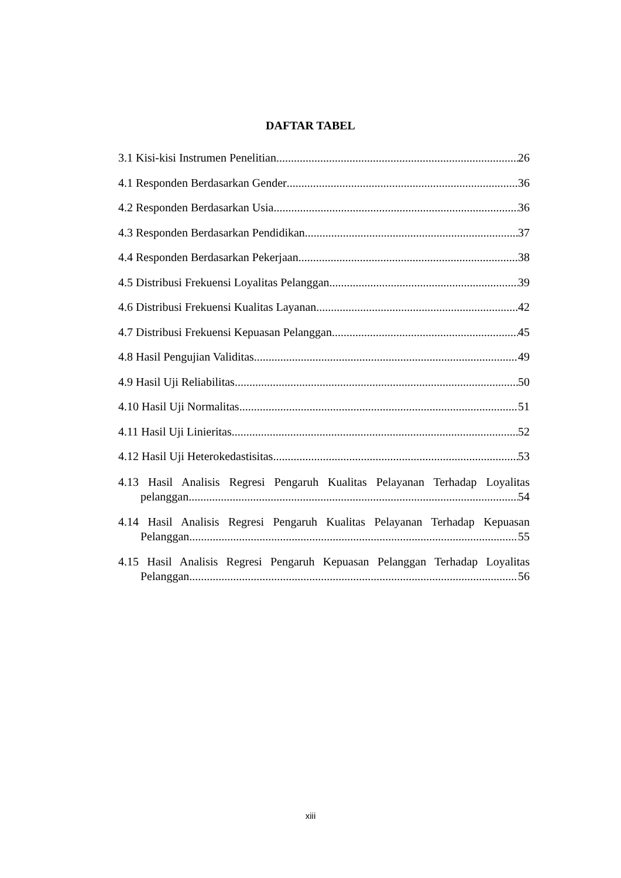DAFTAR TABEL
3.1 Kisi-kisi Instrumen Penelitian 26
4.1 Responden Berdasarkan Gender 36
4.2 Responden Berdasarkan Usia 36
4.3 Responden Berdasarkan Pendidikan 37
4.4 Responden Berdasarkan Pekerjaan 38
4.5 Distribusi Frekuensi Loyalitas Pelanggan 39
4.6 Distribusi Frekuensi Kualitas Layanan 42
4.7 Distribusi Frekuensi Kepuasan Pelanggan 45
4.8 Hasil Pengujian Validitas 49
4.9 Hasil Uji Reliabilitas 50
4.10 Hasil Uji Normalitas 51
4.11 Hasil Uji Linieritas 52
4.12 Hasil Uji Heterokedastisitas 53
4.13 Hasil Analisis Regresi Pengaruh Kualitas Pelayanan Terhadap Loyalitas
pelanggan 54
4.14 Hasil Analisis Regresi Pengaruh Kualitas Pelayanan Terhadap Kepuasan
Pelanggan 55
4.15 Hasil Analisis Regresi Pengaruh Kepuasan Pelanggan Terhadap Loyalitas
Pelanggan 56
xiii